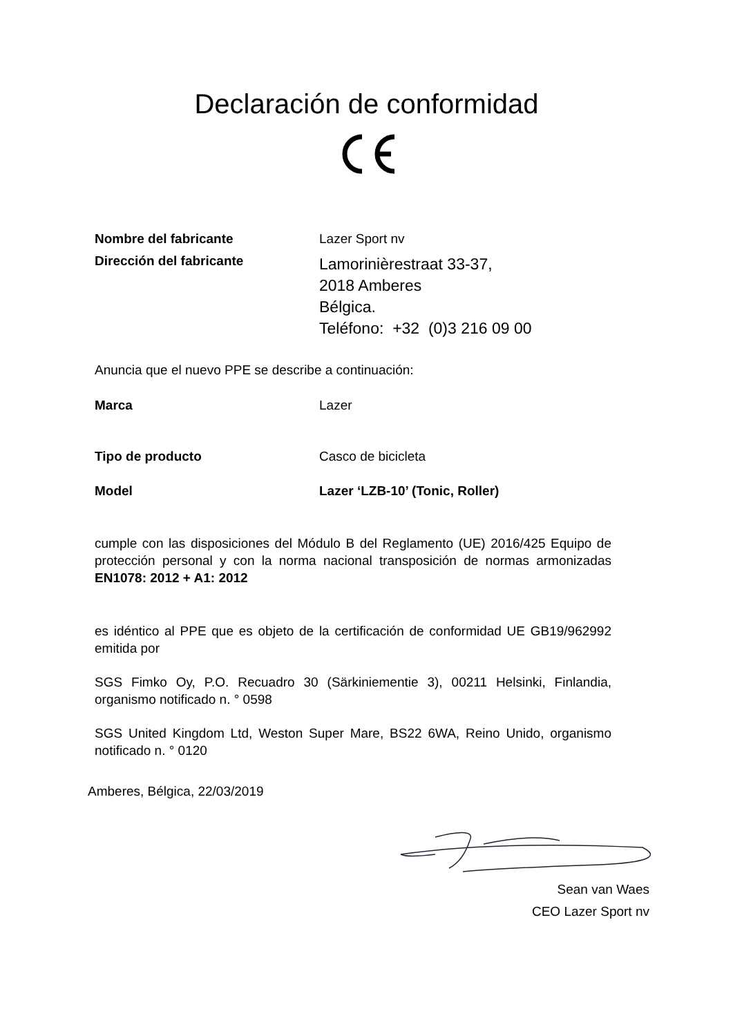Declaración de conformidad
Nombre del fabricante Lazer Sport nv
Dirección del fabricante
Lamorinièrestraat 33-37,
2018 Amberes
Bélgica.
Teléfono: +32 (0)3 216 09 00
Anuncia que el nuevo PPE se describe a continuación:
Marca Lazer
Tipo de producto Casco de bicicleta
Model Lazer ‘LZB-10’ (Tonic, Roller)
cumple con las disposiciones del Módulo B del Reglamento (UE) 2016/425 Equipo de protección personal y con la norma nacional transposición de normas armonizadas EN1078: 2012 + A1: 2012
es idéntico al PPE que es objeto de la certificación de conformidad UE GB19/962992 emitida por
SGS Fimko Oy, P.O. Recuadro 30 (Särkiniementie 3), 00211 Helsinki, Finlandia, organismo notificado n. ° 0598
SGS United Kingdom Ltd, Weston Super Mare, BS22 6WA, Reino Unido, organismo notificado n. ° 0120
Amberes, Bélgica, 22/03/2019
Sean van Waes
CEO Lazer Sport nv